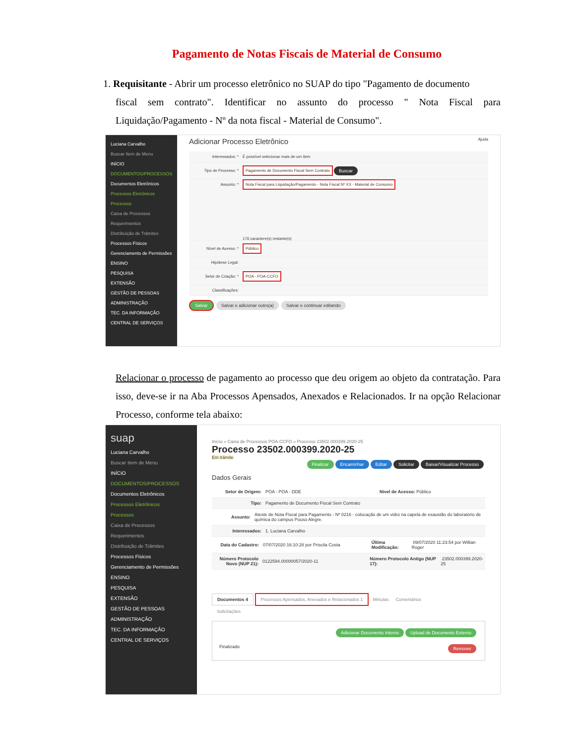Pagamento de Notas Fiscais de Material de Consumo
1. Requisitante - Abrir um processo eletrônico no SUAP do tipo "Pagamento de documento
fiscal sem contrato". Identificar no assunto do processo " Nota Fiscal para Liquidação/Pagamento - Nº da nota fiscal - Material de Consumo".
Luciana Carvalho
Buscar Item de Menu
INÍCIO
DOCUMENTOS/PROCESSOS
Documentos Eletrônicos
Processos Eletrônicos
Processos
Caixa de Processos
Requerimentos
Distribuição de Trâmites
Processos Físicos
Gerenciamento de Permissões
ENSINO
PESQUISA
EXTENSÃO
GESTÃO DE PESSOAS
ADMINISTRAÇÃO
TEC. DA INFORMAÇÃO
CENTRAL DE SERVIÇOS
Adicionar Processo Eletrônico Ajuda
Interessados: * É possível selecionar mais de um item
Tipo de Processo: * Pagamento de Documento Fiscal Sem Contrato Buscar
Assunto: *
Nota Fiscal para Liquidação/Pagamento - Nota Fiscal Nº XX - Material de Consumo
176 caractere(s) restante(s)
Nível de Acesso: * Público
Hipótese Legal:
Setor de Criação: * POA - POA-CCFO
Classificações:
Salvar Salvar e adicionar outro(a) Salvar e continuar editando
Relacionar o processo de pagamento ao processo que deu origem ao objeto da contratação. Para isso, deve-se ir na Aba Processos Apensados, Anexados e Relacionados. Ir na opção Relacionar Processo, conforme tela abaixo:
suap
Luciana Carvalho
Buscar Item de Menu
INÍCIO
DOCUMENTOS/PROCESSOS
Documentos Eletrônicos
Processos Eletrônicos
Processos
Caixa de Processos
Requerimentos
Distribuição de Trâmites
Processos Físicos
Gerenciamento de Permissões
ENSINO
PESQUISA
EXTENSÃO
GESTÃO DE PESSOAS
ADMINISTRAÇÃO
TEC. DA INFORMAÇÃO
CENTRAL DE SERVIÇOS
Início » Caixa de Processos POA-CCFO » Processo 23502.000399.2020-25
Processo 23502.000399.2020-25
Em trâmite
Finalizar Encaminhar Editar Solicitar Baixar/Visualizar Processo
Dados Gerais
Setor de Origem: POA - POA - DDE Nível de Acesso: Público
Tipo: Pagamento de Documento Fiscal Sem Contrato
Assunto: Ateste de Nota Fiscal para Pagamento - Nº 0216 - colocação de um vidro na capela de exaustão do laboratório de química do campus Pouso Alegre.
Interessados: 1. Luciana Carvalho
Data do Cadastro: 07/07/2020 16:10:28 por Priscila Costa Última Modificação: 09/07/2020 11:23:54 por Willian Roger
Número Protocolo Novo (NUP 21): 0122594.00000057/2020-11 Número Protocolo Antigo (NUP 17): 23502.000399.2020-25
Documentos 4 Processos Apensados, Anexados e Relacionados 1 Minutas Comentários
Solicitações
Adicionar Documento Interno Upload de Documento Externo
Finalizado Remover